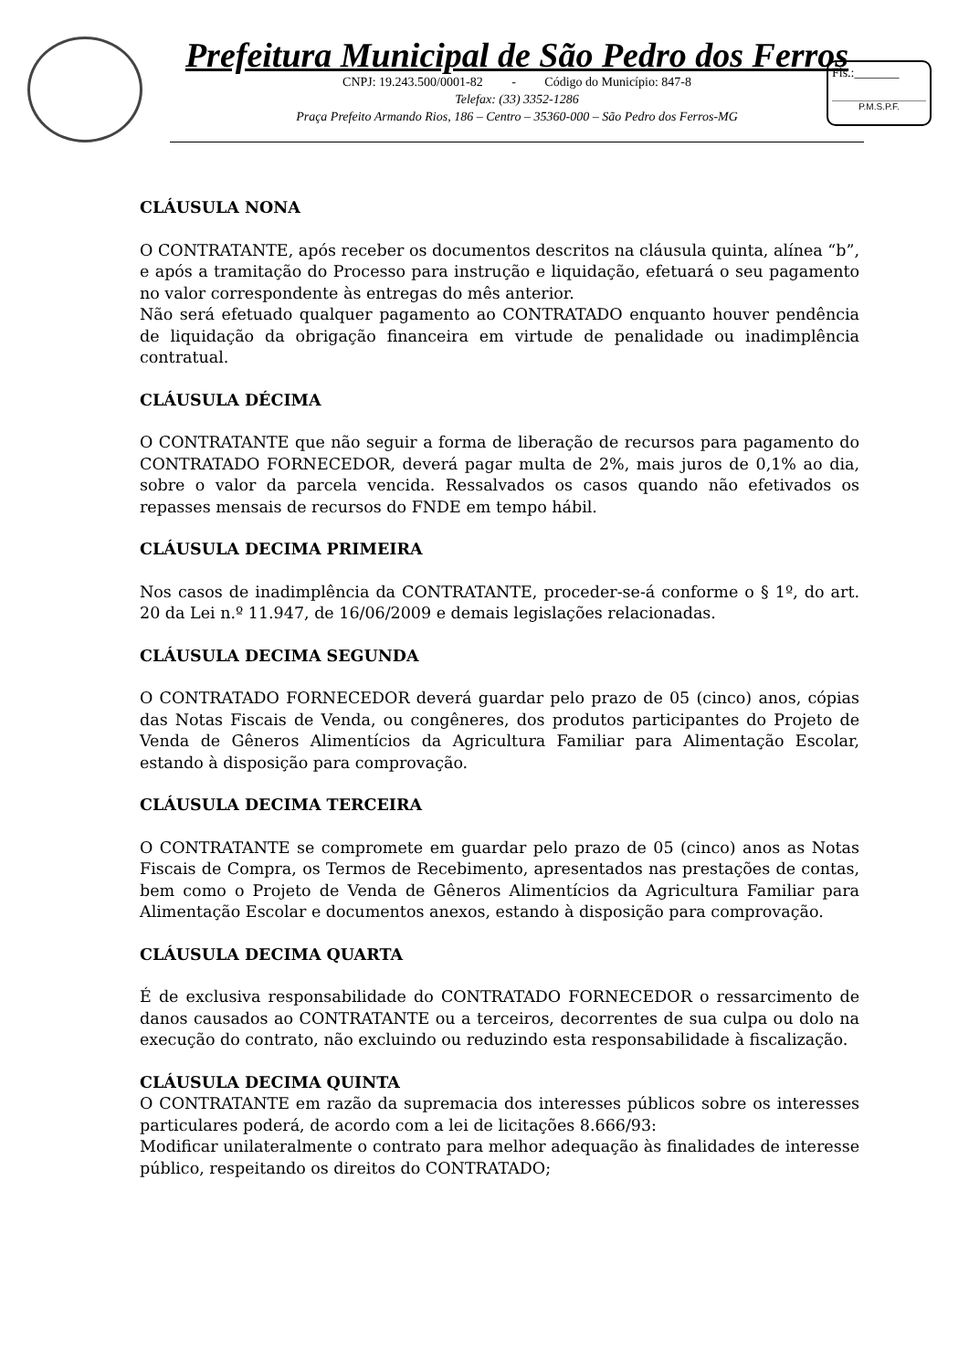Prefeitura Municipal de São Pedro dos Ferros
CNPJ: 19.243.500/0001-82 - Código do Município: 847-8
Telefax: (33) 3352-1286
Praça Prefeito Armando Rios, 186 – Centro – 35360-000 – São Pedro dos Ferros-MG
Fls.:_______
P.M.S.P.F.
CLÁUSULA NONA
O CONTRATANTE, após receber os documentos descritos na cláusula quinta, alínea “b”, e após a tramitação do Processo para instrução e liquidação, efetuará o seu pagamento no valor correspondente às entregas do mês anterior.
Não será efetuado qualquer pagamento ao CONTRATADO enquanto houver pendência de liquidação da obrigação financeira em virtude de penalidade ou inadimplência contratual.
CLÁUSULA DÉCIMA
O CONTRATANTE que não seguir a forma de liberação de recursos para pagamento do CONTRATADO FORNECEDOR, deverá pagar multa de 2%, mais juros de 0,1% ao dia, sobre o valor da parcela vencida. Ressalvados os casos quando não efetivados os repasses mensais de recursos do FNDE em tempo hábil.
CLÁUSULA DECIMA PRIMEIRA
Nos casos de inadimplência da CONTRATANTE, proceder-se-á conforme o § 1º, do art. 20 da Lei n.º 11.947, de 16/06/2009 e demais legislações relacionadas.
CLÁUSULA DECIMA SEGUNDA
O CONTRATADO FORNECEDOR deverá guardar pelo prazo de 05 (cinco) anos, cópias das Notas Fiscais de Venda, ou congêneres, dos produtos participantes do Projeto de Venda de Gêneros Alimentícios da Agricultura Familiar para Alimentação Escolar, estando à disposição para comprovação.
CLÁUSULA DECIMA TERCEIRA
O CONTRATANTE se compromete em guardar pelo prazo de 05 (cinco) anos as Notas Fiscais de Compra, os Termos de Recebimento, apresentados nas prestações de contas, bem como o Projeto de Venda de Gêneros Alimentícios da Agricultura Familiar para Alimentação Escolar e documentos anexos, estando à disposição para comprovação.
CLÁUSULA DECIMA QUARTA
É de exclusiva responsabilidade do CONTRATADO FORNECEDOR o ressarcimento de danos causados ao CONTRATANTE ou a terceiros, decorrentes de sua culpa ou dolo na execução do contrato, não excluindo ou reduzindo esta responsabilidade à fiscalização.
CLÁUSULA DECIMA QUINTA
O CONTRATANTE em razão da supremacia dos interesses públicos sobre os interesses particulares poderá, de acordo com a lei de licitações 8.666/93:
Modificar unilateralmente o contrato para melhor adequação às finalidades de interesse público, respeitando os direitos do CONTRATADO;